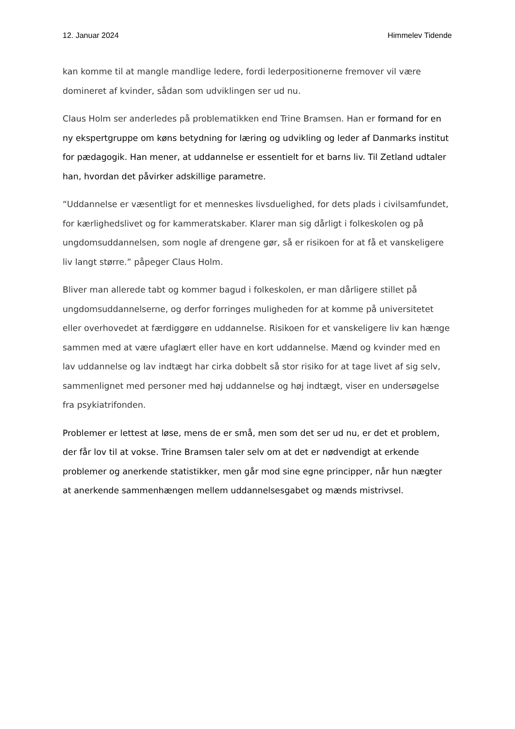12. Januar 2024 Himmelev Tidende
kan komme til at mangle mandlige ledere, fordi lederpositionerne fremover vil være domineret af kvinder, sådan som udviklingen ser ud nu.
Claus Holm ser anderledes på problematikken end Trine Bramsen. Han er formand for en ny ekspertgruppe om køns betydning for læring og udvikling og leder af Danmarks institut for pædagogik. Han mener, at uddannelse er essentielt for et barns liv. Til Zetland udtaler han, hvordan det påvirker adskillige parametre.
“Uddannelse er væsentligt for et menneskes livsduelighed, for dets plads i civilsamfundet, for kærlighedslivet og for kammeratskaber. Klarer man sig dårligt i folkeskolen og på ungdomsuddannelsen, som nogle af drengene gør, så er risikoen for at få et vanskeligere liv langt større.” påpeger Claus Holm.
Bliver man allerede tabt og kommer bagud i folkeskolen, er man dårligere stillet på ungdomsuddannelserne, og derfor forringes muligheden for at komme på universitetet eller overhovedet at færdiggøre en uddannelse. Risikoen for et vanskeligere liv kan hænge sammen med at være ufaglært eller have en kort uddannelse. Mænd og kvinder med en lav uddannelse og lav indtægt har cirka dobbelt så stor risiko for at tage livet af sig selv, sammenlignet med personer med høj uddannelse og høj indtægt, viser en undersøgelse fra psykiatrifonden.
Problemer er lettest at løse, mens de er små, men som det ser ud nu, er det et problem, der får lov til at vokse. Trine Bramsen taler selv om at det er nødvendigt at erkende problemer og anerkende statistikker, men går mod sine egne principper, når hun nægter at anerkende sammenhængen mellem uddannelsesgabet og mænds mistrivsel.